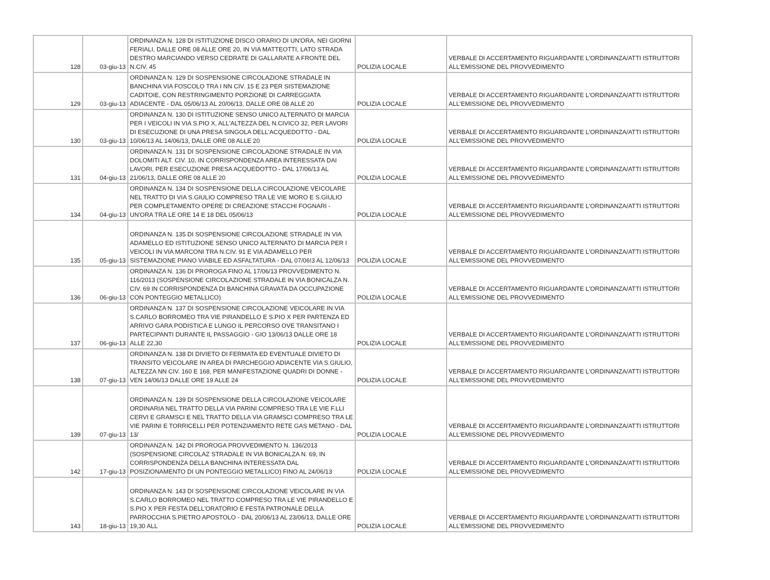| 128 | 03-giu-13 | ORDINANZA N. 128 DI ISTITUZIONE DISCO ORARIO DI UN'ORA, NEI GIORNI FERIALI, DALLE ORE 08 ALLE ORE 20, IN VIA MATTEOTTI, LATO STRADA DESTRO MARCIANDO VERSO CEDRATE DI GALLARATE A FRONTE DEL N.CIV. 45 | POLIZIA LOCALE | VERBALE DI ACCERTAMENTO RIGUARDANTE L'ORDINANZA/ATTI ISTRUTTORI ALL'EMISSIONE DEL PROVVEDIMENTO |
| 129 | 03-giu-13 | ORDINANZA N. 129 DI SOSPENSIONE CIRCOLAZIONE STRADALE IN BANCHINA VIA FOSCOLO TRA I NN CIV. 15 E 23 PER SISTEMAZIONE CADITOIE, CON RESTRINGIMENTO PORZIONE DI CARREGGIATA ADIACENTE - DAL 05/06/13 AL 20/06/13, DALLE ORE 08 ALLE 20 | POLIZIA LOCALE | VERBALE DI ACCERTAMENTO RIGUARDANTE L'ORDINANZA/ATTI ISTRUTTORI ALL'EMISSIONE DEL PROVVEDIMENTO |
| 130 | 03-giu-13 | ORDINANZA N. 130 DI ISTITUZIONE SENSO UNICO ALTERNATO DI MARCIA PER I VEICOLI IN VIA S.PIO X, ALL'ALTEZZA DEL N.CIVICO 32, PER LAVORI DI ESECUZIONE DI UNA PRESA SINGOLA DELL'ACQUEDOTTO - DAL 10/06/13 AL 14/06/13, DALLE ORE 08 ALLE 20 | POLIZIA LOCALE | VERBALE DI ACCERTAMENTO RIGUARDANTE L'ORDINANZA/ATTI ISTRUTTORI ALL'EMISSIONE DEL PROVVEDIMENTO |
| 131 | 04-giu-13 | ORDINANZA N. 131 DI SOSPENSIONE CIRCOLAZIONE STRADALE IN VIA DOLOMITI ALT. CIV. 10, IN CORRISPONDENZA AREA INTERESSATA DAI LAVORI, PER ESECUZIONE PRESA ACQUEDOTTO - DAL 17/06/13 AL 21/06/13, DALLE ORE 08 ALLE 20 | POLIZIA LOCALE | VERBALE DI ACCERTAMENTO RIGUARDANTE L'ORDINANZA/ATTI ISTRUTTORI ALL'EMISSIONE DEL PROVVEDIMENTO |
| 134 | 04-giu-13 | ORDINANZA N. 134 DI SOSPENSIONE DELLA CIRCOLAZIONE VEICOLARE NEL TRATTO DI VIA S.GIULIO COMPRESO TRA LE VIE MORO E S.GIULIO PER COMPLETAMENTO OPERE DI CREAZIONE STACCHI FOGNARI - UN'ORA TRA LE ORE 14 E 18 DEL 05/06/13 | POLIZIA LOCALE | VERBALE DI ACCERTAMENTO RIGUARDANTE L'ORDINANZA/ATTI ISTRUTTORI ALL'EMISSIONE DEL PROVVEDIMENTO |
| 135 | 05-giu-13 | ORDINANZA N. 135 DI SOSPENSIONE CIRCOLAZIONE STRADALE IN VIA ADAMELLO ED ISTITUZIONE SENSO UNICO ALTERNATO DI MARCIA PER I VEICOLI IN VIA MARCONI TRA N.CIV. 91 E VIA ADAMELLO PER SISTEMAZIONE PIANO VIABILE ED ASFALTATURA - DAL 07/06!3 AL 12/06/13 | POLIZIA LOCALE | VERBALE DI ACCERTAMENTO RIGUARDANTE L'ORDINANZA/ATTI ISTRUTTORI ALL'EMISSIONE DEL PROVVEDIMENTO |
| 136 | 06-giu-13 | ORDINANZA N. 136 DI PROROGA FINO AL 17/06/13 PROVVEDIMENTO N. 116/2013 (SOSPENSIONE CIRCOLAZIONE STRADALE IN VIA BONICALZA N. CIV. 69 IN CORRISPONDENZA DI BANCHINA GRAVATA DA OCCUPAZIONE CON PONTEGGIO METALLICO) | POLIZIA LOCALE | VERBALE DI ACCERTAMENTO RIGUARDANTE L'ORDINANZA/ATTI ISTRUTTORI ALL'EMISSIONE DEL PROVVEDIMENTO |
| 137 | 06-giu-13 | ORDINANZA N. 137 DI SOSPENSIONE CIRCOLAZIONE VEICOLARE IN VIA S.CARLO BORROMEO TRA VIE PIRANDELLO E S.PIO X PER PARTENZA ED ARRIVO GARA PODISTICA E LUNGO IL PERCORSO OVE TRANSITANO I PARTECIPANTI DURANTE IL PASSAGGIO - GIO 13/06/13 DALLE ORE 18 ALLE 22,30 | POLIZIA LOCALE | VERBALE DI ACCERTAMENTO RIGUARDANTE L'ORDINANZA/ATTI ISTRUTTORI ALL'EMISSIONE DEL PROVVEDIMENTO |
| 138 | 07-giu-13 | ORDINANZA N. 138 DI DIVIETO DI FERMATA ED EVENTUALE DIVIETO DI TRANSITO VEICOLARE IN AREA DI PARCHEGGIO ADIACENTE VIA S.GIULIO, ALTEZZA NN CIV. 160 E 168, PER MANIFESTAZIONE QUADRI DI DONNE - VEN 14/06/13 DALLE ORE 19 ALLE 24 | POLIZIA LOCALE | VERBALE DI ACCERTAMENTO RIGUARDANTE L'ORDINANZA/ATTI ISTRUTTORI ALL'EMISSIONE DEL PROVVEDIMENTO |
| 139 | 07-giu-13 | ORDINANZA N. 139 DI SOSPENSIONE DELLA CIRCOLAZIONE VEICOLARE ORDINARIA NEL TRATTO DELLA VIA PARINI COMPRESO TRA LE VIE F.LLI CERVI E GRAMSCI E NEL TRATTO DELLA VIA GRAMSCI COMPRESO TRA LE VIE PARINI E TORRICELLI PER POTENZIAMENTO RETE GAS METANO - DAL 13/ | POLIZIA LOCALE | VERBALE DI ACCERTAMENTO RIGUARDANTE L'ORDINANZA/ATTI ISTRUTTORI ALL'EMISSIONE DEL PROVVEDIMENTO |
| 142 | 17-giu-13 | ORDINANZA N. 142 DI PROROGA PROVVEDIMENTO N. 136/2013 (SOSPENSIONE CIRCOLAZ STRADALE IN VIA BONICALZA N. 69, IN CORRISPONDENZA DELLA BANCHINA INTERESSATA DAL POSIZIONAMENTO DI UN PONTEGGIO METALLICO) FINO AL 24/06/13 | POLIZIA LOCALE | VERBALE DI ACCERTAMENTO RIGUARDANTE L'ORDINANZA/ATTI ISTRUTTORI ALL'EMISSIONE DEL PROVVEDIMENTO |
| 143 | 18-giu-13 | ORDINANZA N. 143 DI SOSPENSIONE CIRCOLAZIONE VEICOLARE IN VIA S.CARLO BORROMEO NEL TRATTO COMPRESO TRA LE VIE PIRANDELLO E S.PIO X PER FESTA DELL'ORATORIO E FESTA PATRONALE DELLA PARROCCHIA S.PIETRO APOSTOLO - DAL 20/06/13 AL 23/06/13, DALLE ORE 19,30 ALL | POLIZIA LOCALE | VERBALE DI ACCERTAMENTO RIGUARDANTE L'ORDINANZA/ATTI ISTRUTTORI ALL'EMISSIONE DEL PROVVEDIMENTO |